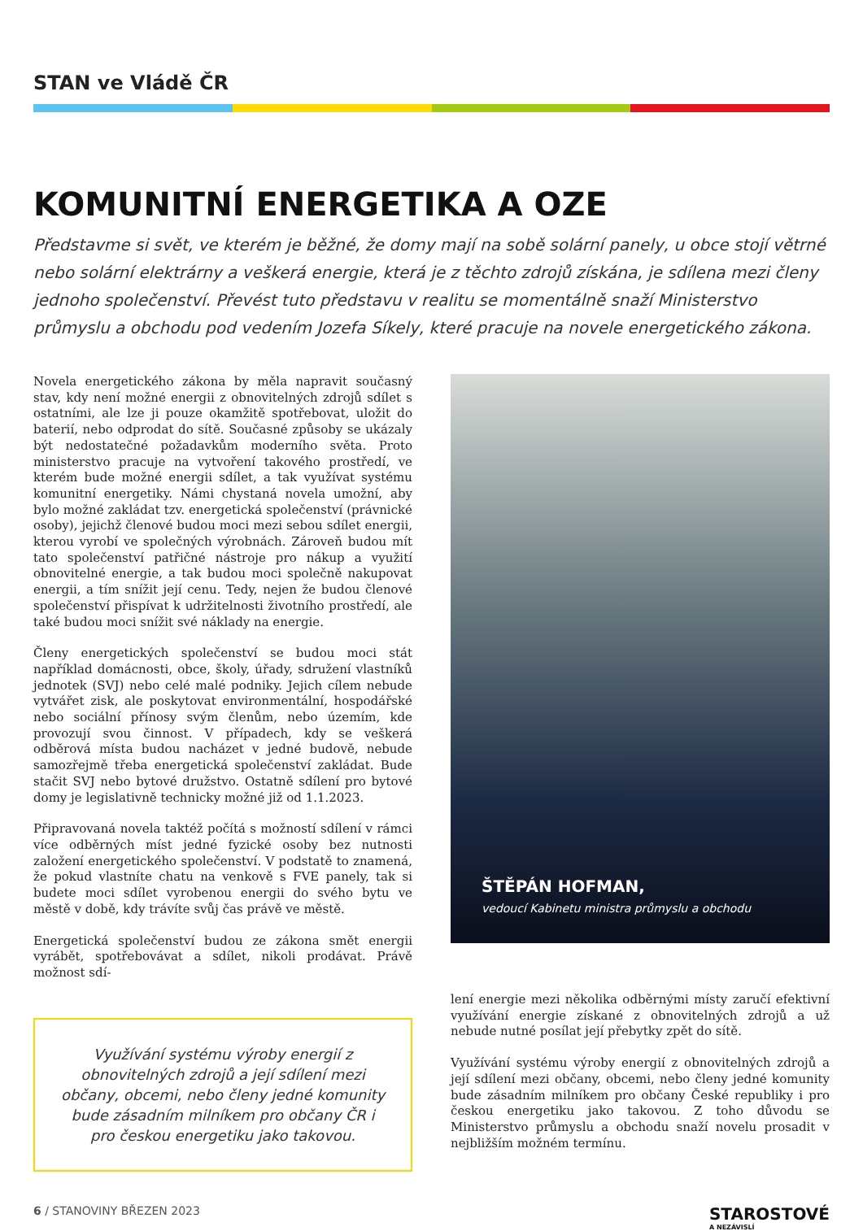STAN ve Vládě ČR
KOMUNITNÍ ENERGETIKA A OZE
Představme si svět, ve kterém je běžné, že domy mají na sobě solární panely, u obce stojí větrné nebo solární elektrárny a veškerá energie, která je z těchto zdrojů získána, je sdílena mezi členy jednoho společenství. Převést tuto představu v realitu se momentálně snaží Ministerstvo průmyslu a obchodu pod vedením Jozefa Síkely, které pracuje na novele energetického zákona.
Novela energetického zákona by měla napravit současný stav, kdy není možné energii z obnovitelných zdrojů sdílet s ostatními, ale lze ji pouze okamžitě spotřebovat, uložit do baterií, nebo odprodat do sítě. Současné způsoby se ukázaly být nedostatečné požadavkům moderního světa. Proto ministerstvo pracuje na vytvoření takového prostředí, ve kterém bude možné energii sdílet, a tak využívat systému komunitní energetiky. Námi chystaná novela umožní, aby bylo možné zakládat tzv. energetická společenství (právnické osoby), jejichž členové budou moci mezi sebou sdílet energii, kterou vyrobí ve společných výrobnách. Zároveň budou mít tato společenství patřičné nástroje pro nákup a využití obnovitelné energie, a tak budou moci společně nakupovat energii, a tím snížit její cenu. Tedy, nejen že budou členové společenství přispívat k udržitelnosti životního prostředí, ale také budou moci snížit své náklady na energie.
Členy energetických společenství se budou moci stát například domácnosti, obce, školy, úřady, sdružení vlastníků jednotek (SVJ) nebo celé malé podniky. Jejich cílem nebude vytvářet zisk, ale poskytovat environmentální, hospodářské nebo sociální přínosy svým členům, nebo územím, kde provozují svou činnost. V případech, kdy se veškerá odběrová místa budou nacházet v jedné budově, nebude samozřejmě třeba energetická společenství zakládat. Bude stačit SVJ nebo bytové družstvo. Ostatně sdílení pro bytové domy je legislativně technicky možné již od 1.1.2023.
Připravovaná novela taktéž počítá s možností sdílení v rámci více odběrných míst jedné fyzické osoby bez nutnosti založení energetického společenství. V podstatě to znamená, že pokud vlastníte chatu na venkově s FVE panely, tak si budete moci sdílet vyrobenou energii do svého bytu ve městě v době, kdy trávíte svůj čas právě ve městě.
Energetická společenství budou ze zákona smět energii vyrábět, spotřebovávat a sdílet, nikoli prodávat. Právě možnost sdí-
Využívání systému výroby energií z obnovitelných zdrojů a její sdílení mezi občany, obcemi, nebo členy jedné komunity bude zásadním milníkem pro občany ČR i pro českou energetiku jako takovou.
ŠTĚPÁN HOFMAN,
vedoucí Kabinetu ministra průmyslu a obchodu
lení energie mezi několika odběrnými místy zaručí efektivní využívání energie získané z obnovitelných zdrojů a už nebude nutné posílat její přebytky zpět do sítě.
Využívání systému výroby energií z obnovitelných zdrojů a její sdílení mezi občany, obcemi, nebo členy jedné komunity bude zásadním milníkem pro občany České republiky i pro českou energetiku jako takovou. Z toho důvodu se Ministerstvo průmyslu a obchodu snaží novelu prosadit v nejbližším možném termínu.
6 / STANOVINY BŘEZEN 2023
STAROSTOVÉ
A NEZÁVISLÍ